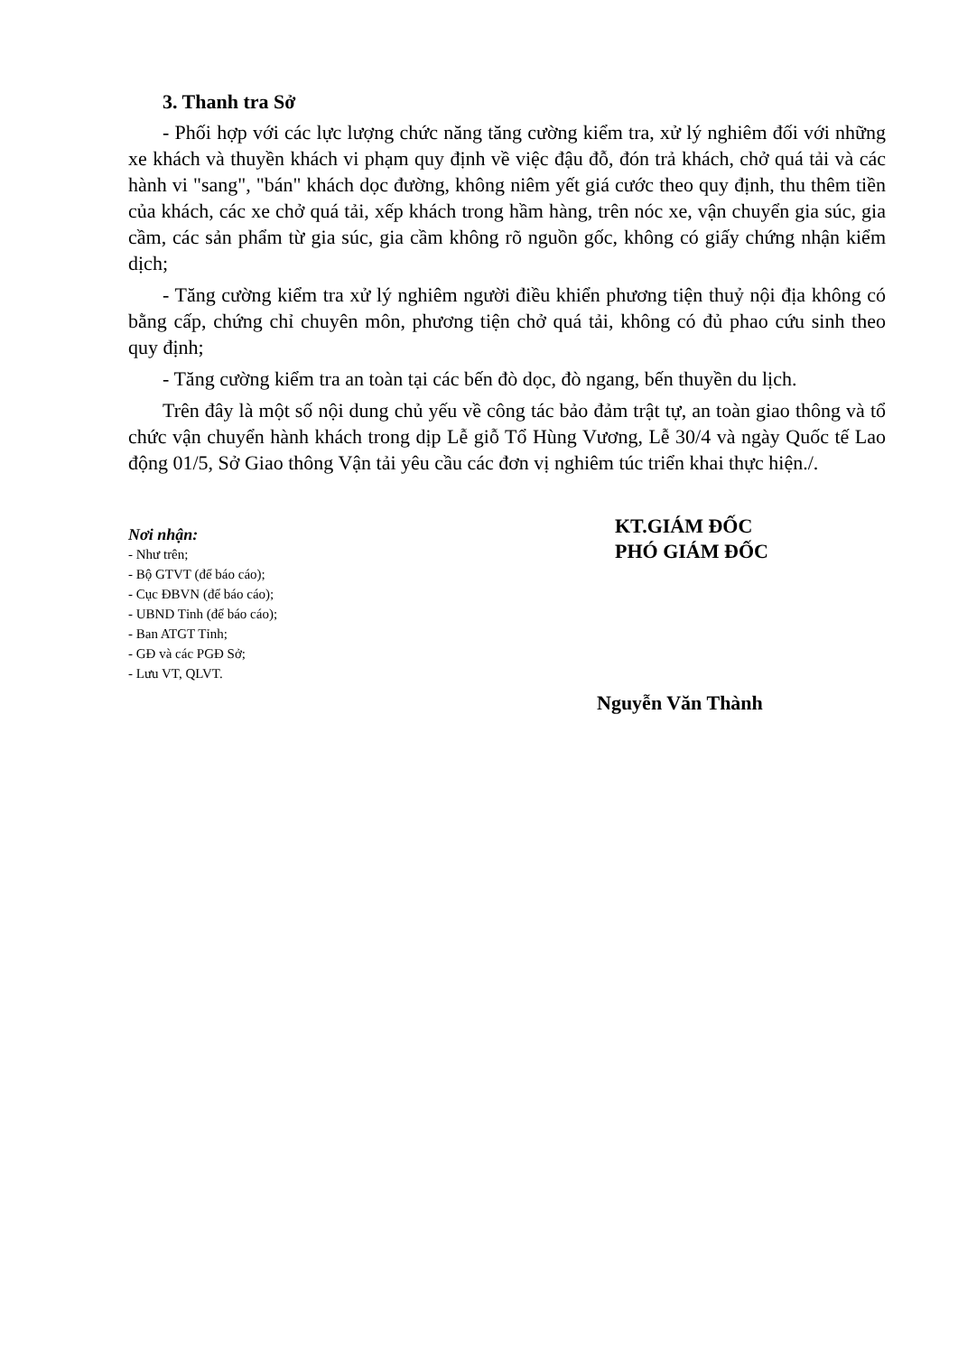3. Thanh tra Sở
- Phối hợp với các lực lượng chức năng tăng cường kiểm tra, xử lý nghiêm đối với những xe khách và thuyền khách vi phạm quy định về việc đậu đỗ, đón trả khách, chở quá tải và các hành vi "sang", "bán" khách dọc đường, không niêm yết giá cước theo quy định, thu thêm tiền của khách, các xe chở quá tải, xếp khách trong hầm hàng, trên nóc xe, vận chuyển gia súc, gia cầm, các sản phẩm từ gia súc, gia cầm không rõ nguồn gốc, không có giấy chứng nhận kiểm dịch;
- Tăng cường kiểm tra xử lý nghiêm người điều khiển phương tiện thuỷ nội địa không có bằng cấp, chứng chỉ chuyên môn, phương tiện chở quá tải, không có đủ phao cứu sinh theo quy định;
- Tăng cường kiểm tra an toàn tại các bến đò dọc, đò ngang, bến thuyền du lịch.
Trên đây là một số nội dung chủ yếu về công tác bảo đảm trật tự, an toàn giao thông và tổ chức vận chuyển hành khách trong dịp Lễ giỗ Tổ Hùng Vương, Lễ 30/4 và ngày Quốc tế Lao động 01/5, Sở Giao thông Vận tải yêu cầu các đơn vị nghiêm túc triển khai thực hiện./.
Nơi nhận:
- Như trên;
- Bộ GTVT (để báo cáo);
- Cục ĐBVN (để báo cáo);
- UBND Tỉnh (để báo cáo);
- Ban ATGT Tỉnh;
- GĐ và các PGĐ Sở;
- Lưu VT, QLVT.
KT.GIÁM ĐỐC
PHÓ GIÁM ĐỐC
Nguyễn Văn Thành